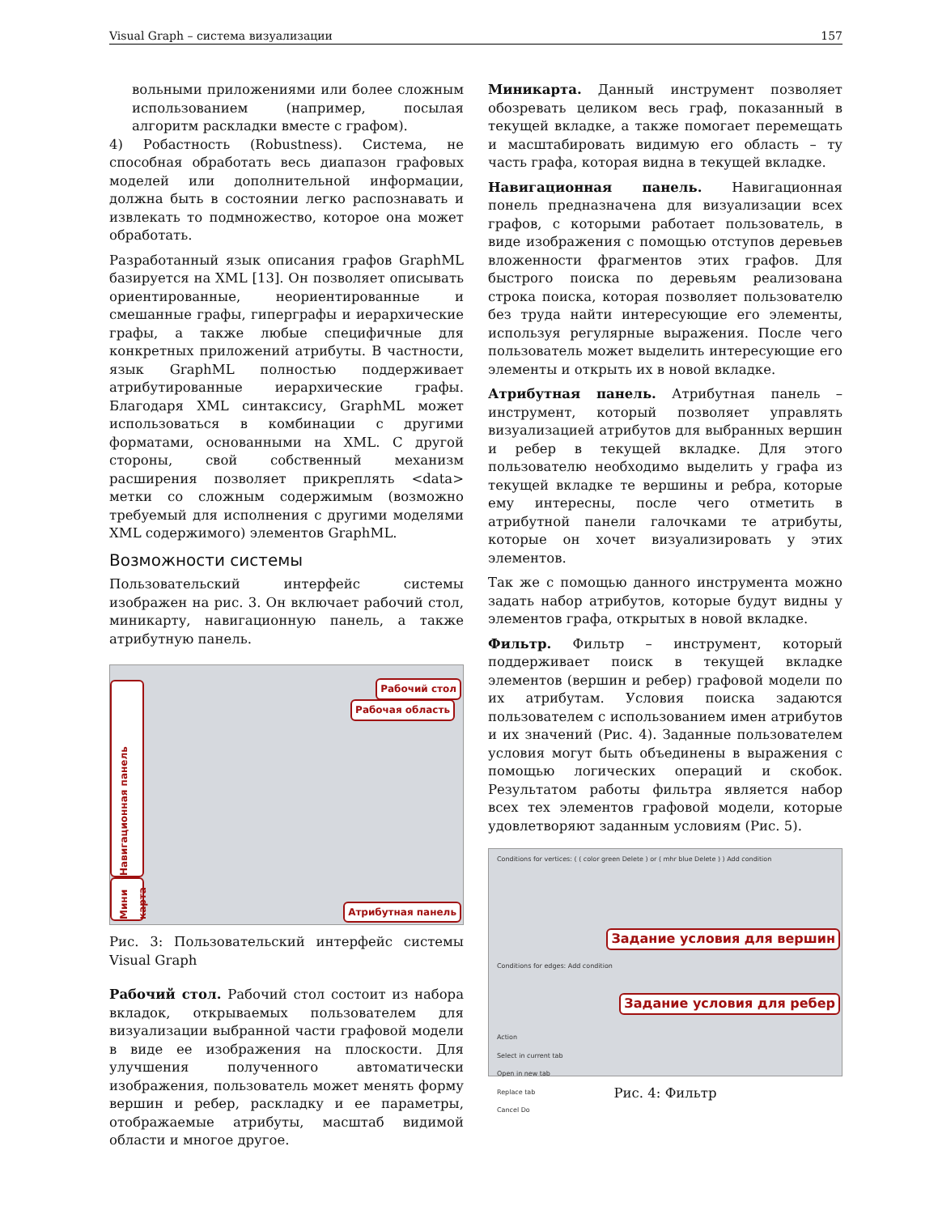Visual Graph – система визуализации 157
вольными приложениями или более сложным использованием (например, посылая алгоритм раскладки вместе с графом).
4) Робастность (Robustness). Система, не способная обработать весь диапазон графовых моделей или дополнительной информации, должна быть в состоянии легко распознавать и извлекать то подмножество, которое она может обработать.
Разработанный язык описания графов GraphML базируется на XML [13]. Он позволяет описывать ориентированные, неориентированные и смешанные графы, гиперграфы и иерархические графы, а также любые специфичные для конкретных приложений атрибуты. В частности, язык GraphML полностью поддерживает атрибутированные иерархические графы. Благодаря XML синтаксису, GraphML может использоваться в комбинации с другими форматами, основанными на XML. С другой стороны, свой собственный механизм расширения позволяет прикреплять <data> метки со сложным содержимым (возможно требуемый для исполнения с другими моделями XML содержимого) элементов GraphML.
Возможности системы
Пользовательский интерфейс системы изображен на рис. 3. Он включает рабочий стол, миникарту, навигационную панель, а также атрибутную панель.
Навигационная панель
Мини карта
Рабочий стол
Рабочая область
Атрибутная панель
Рис. 3: Пользовательский интерфейс системы Visual Graph
Рабочий стол. Рабочий стол состоит из набора вкладок, открываемых пользователем для визуализации выбранной части графовой модели в виде ее изображения на плоскости. Для улучшения полученного автоматически изображения, пользователь может менять форму вершин и ребер, раскладку и ее параметры, отображаемые атрибуты, масштаб видимой области и многое другое.
Миникарта. Данный инструмент позволяет обозревать целиком весь граф, показанный в текущей вкладке, а также помогает перемещать и масштабировать видимую его область – ту часть графа, которая видна в текущей вкладке.
Навигационная панель. Навигационная понель предназначена для визуализации всех графов, с которыми работает пользователь, в виде изображения с помощью отступов деревьев вложенности фрагментов этих графов. Для быстрого поиска по деревьям реализована строка поиска, которая позволяет пользователю без труда найти интересующие его элементы, используя регулярные выражения. После чего пользователь может выделить интересующие его элементы и открыть их в новой вкладке.
Атрибутная панель. Атрибутная панель – инструмент, который позволяет управлять визуализацией атрибутов для выбранных вершин и ребер в текущей вкладке. Для этого пользователю необходимо выделить у графа из текущей вкладке те вершины и ребра, которые ему интересны, после чего отметить в атрибутной панели галочками те атрибуты, которые он хочет визуализировать у этих элементов.
Так же с помощью данного инструмента можно задать набор атрибутов, которые будут видны у элементов графа, открытых в новой вкладке.
Фильтр. Фильтр – инструмент, который поддерживает поиск в текущей вкладке элементов (вершин и ребер) графовой модели по их атрибутам. Условия поиска задаются пользователем с использованием имен атрибутов и их значений (Рис. 4). Заданные пользователем условия могут быть объединены в выражения с помощью логических операций и скобок. Результатом работы фильтра является набор всех тех элементов графовой модели, которые удовлетворяют заданным условиям (Рис. 5).
Conditions for vertices: ( ( color green Delete ) or ( mhr blue Delete ) ) Add condition
Задание условия для вершин
Conditions for edges: Add condition
Задание условия для ребер
Action
Select in current tab
Open in new tab
Replace tab
Cancel Do
Рис. 4: Фильтр